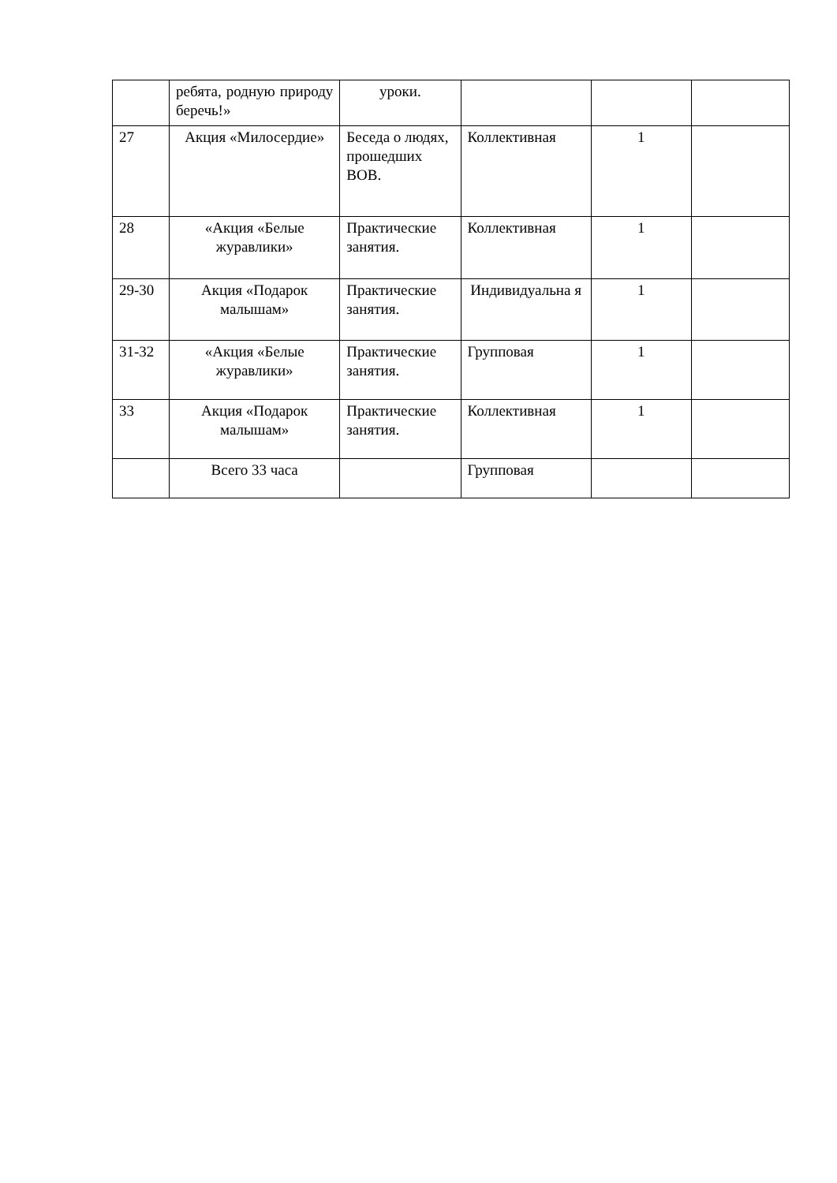| | ребята, родную природу беречь!» | уроки. | | | |
| 27 | Акция «Милосердие» | Беседа о людях, прошедших ВОВ. | Коллективная | 1 | |
| 28 | «Акция «Белые журавлики» | Практические занятия. | Коллективная | 1 | |
| 29-30 | Акция «Подарок малышам» | Практические занятия. | Индивидуальна я | 1 | |
| 31-32 | «Акция «Белые журавлики» | Практические занятия. | Групповая | 1 | |
| 33 | Акция «Подарок малышам» | Практические занятия. | Коллективная | 1 | |
| | Всего 33 часа | | Групповая | | |